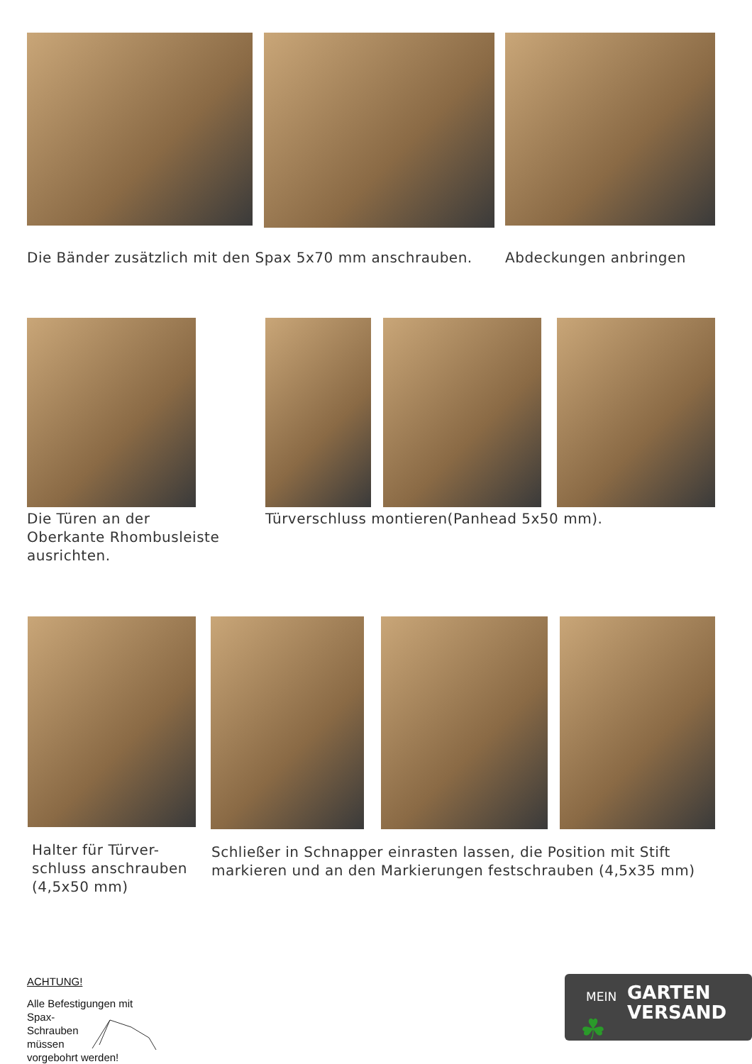Die Bänder zusätzlich mit den Spax 5x70 mm anschrauben.
Abdeckungen anbringen
Die Türen an der
Oberkante Rhombusleiste
ausrichten.
Türverschluss montieren(Panhead 5x50 mm).
Halter für Türver-
schluss anschrauben
(4,5x50 mm)
Schließer in Schnapper einrasten lassen, die Position mit Stift
markieren und an den Markierungen festschrauben (4,5x35 mm)
ACHTUNG!
Alle Befestigungen mit
Spax-
Schrauben
müssen
vorgebohrt werden!
MEIN
GARTEN
VERSAND
☘